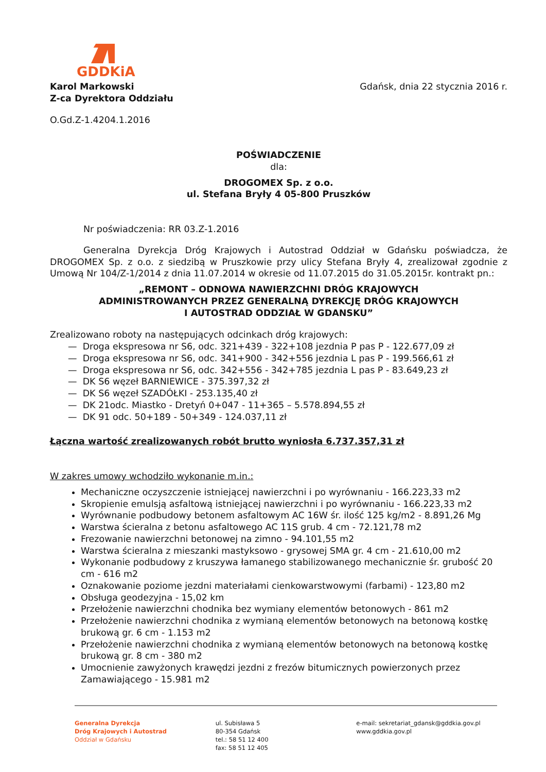GDDKiA
Karol Markowski
Z-ca Dyrektora Oddziału
Gdańsk, dnia 22 stycznia 2016 r.
O.Gd.Z-1.4204.1.2016
POŚWIADCZENIE
dla:
DROGOMEX Sp. z o.o.
ul. Stefana Bryły 4 05-800 Pruszków
Nr poświadczenia: RR 03.Z-1.2016
Generalna Dyrekcja Dróg Krajowych i Autostrad Oddział w Gdańsku poświadcza, że DROGOMEX Sp. z o.o. z siedzibą w Pruszkowie przy ulicy Stefana Bryły 4, zrealizował zgodnie z Umową Nr 104/Z-1/2014 z dnia 11.07.2014 w okresie od 11.07.2015 do 31.05.2015r. kontrakt pn.:
„REMONT – ODNOWA NAWIERZCHNI DRÓG KRAJOWYCH
ADMINISTROWANYCH PRZEZ GENERALNĄ DYREKCJĘ DRÓG KRAJOWYCH
I AUTOSTRAD ODDZIAŁ W GDANSKU”
Zrealizowano roboty na następujących odcinkach dróg krajowych:
— Droga ekspresowa nr S6, odc. 321+439 - 322+108 jezdnia P pas P - 122.677,09 zł
— Droga ekspresowa nr S6, odc. 341+900 - 342+556 jezdnia L pas P - 199.566,61 zł
— Droga ekspresowa nr S6, odc. 342+556 - 342+785 jezdnia L pas P - 83.649,23 zł
— DK S6 węzeł BARNIEWICE - 375.397,32 zł
— DK S6 węzeł SZADÓŁKI - 253.135,40 zł
— DK 21odc. Miastko - Dretyń 0+047 - 11+365 – 5.578.894,55 zł
— DK 91 odc. 50+189 - 50+349 - 124.037,11 zł
Łączna wartość zrealizowanych robót brutto wyniosła 6.737.357,31 zł
W zakres umowy wchodziło wykonanie m.in.:
Mechaniczne oczyszczenie istniejącej nawierzchni i po wyrównaniu - 166.223,33 m2
Skropienie emulsją asfaltową istniejącej nawierzchni i po wyrównaniu - 166.223,33 m2
Wyrównanie podbudowy betonem asfaltowym AC 16W śr. ilość 125 kg/m2 - 8.891,26 Mg
Warstwa ścieralna z betonu asfaltowego AC 11S grub. 4 cm - 72.121,78 m2
Frezowanie nawierzchni betonowej na zimno - 94.101,55 m2
Warstwa ścieralna z mieszanki mastyksowo - grysowej SMA gr. 4 cm - 21.610,00 m2
Wykonanie podbudowy z kruszywa łamanego stabilizowanego mechanicznie śr. grubość 20 cm - 616 m2
Oznakowanie poziome jezdni materiałami cienkowarstwowymi (farbami) - 123,80 m2
Obsługa geodezyjna - 15,02 km
Przełożenie nawierzchni chodnika bez wymiany elementów betonowych - 861 m2
Przełożenie nawierzchni chodnika z wymianą elementów betonowych na betonową kostkę brukową gr. 6 cm - 1.153 m2
Przełożenie nawierzchni chodnika z wymianą elementów betonowych na betonową kostkę brukową gr. 8 cm - 380 m2
Umocnienie zawyżonych krawędzi jezdni z frezów bitumicznych powierzonych przez Zamawiającego - 15.981 m2
Generalna Dyrekcja
Dróg Krajowych i Autostrad
Oddział w Gdańsku
ul. Subisława 5
80-354 Gdańsk
tel.: 58 51 12 400
fax: 58 51 12 405
e-mail: sekretariat_gdansk@gddkia.gov.pl
www.gddkia.gov.pl